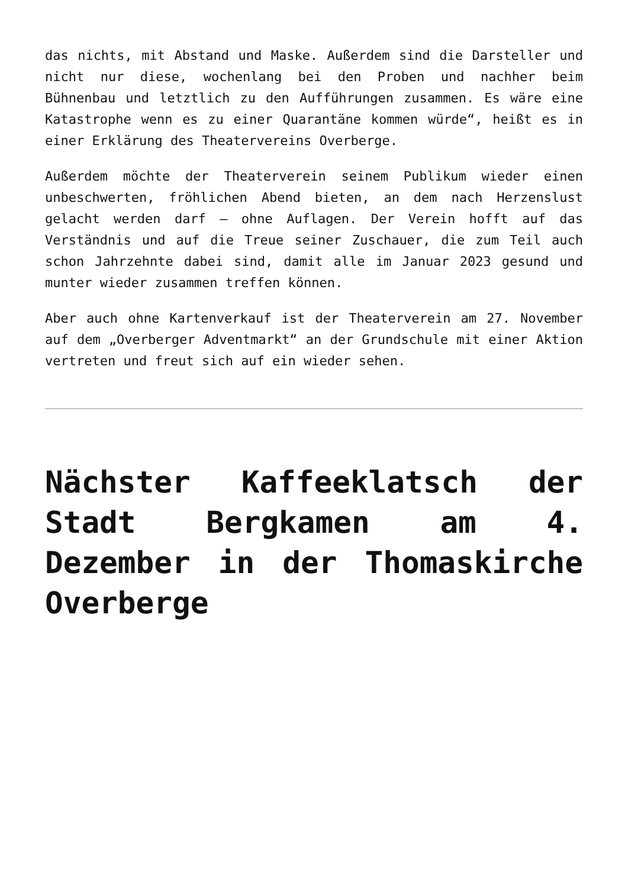das nichts, mit Abstand und Maske. Außerdem sind die Darsteller und nicht nur diese, wochenlang bei den Proben und nachher beim Bühnenbau und letztlich zu den Aufführungen zusammen. Es wäre eine Katastrophe wenn es zu einer Quarantäne kommen würde“, heißt es in einer Erklärung des Theatervereins Overberge.
Außerdem möchte der Theaterverein seinem Publikum wieder einen unbeschwerten, fröhlichen Abend bieten, an dem nach Herzenslust gelacht werden darf – ohne Auflagen. Der Verein hofft auf das Verständnis und auf die Treue seiner Zuschauer, die zum Teil auch schon Jahrzehnte dabei sind, damit alle im Januar 2023 gesund und munter wieder zusammen treffen können.
Aber auch ohne Kartenverkauf ist der Theaterverein am 27. November auf dem „Overberger Adventmarkt“ an der Grundschule mit einer Aktion vertreten und freut sich auf ein wieder sehen.
Nächster Kaffeeklatsch der Stadt Bergkamen am 4. Dezember in der Thomaskirche Overberge